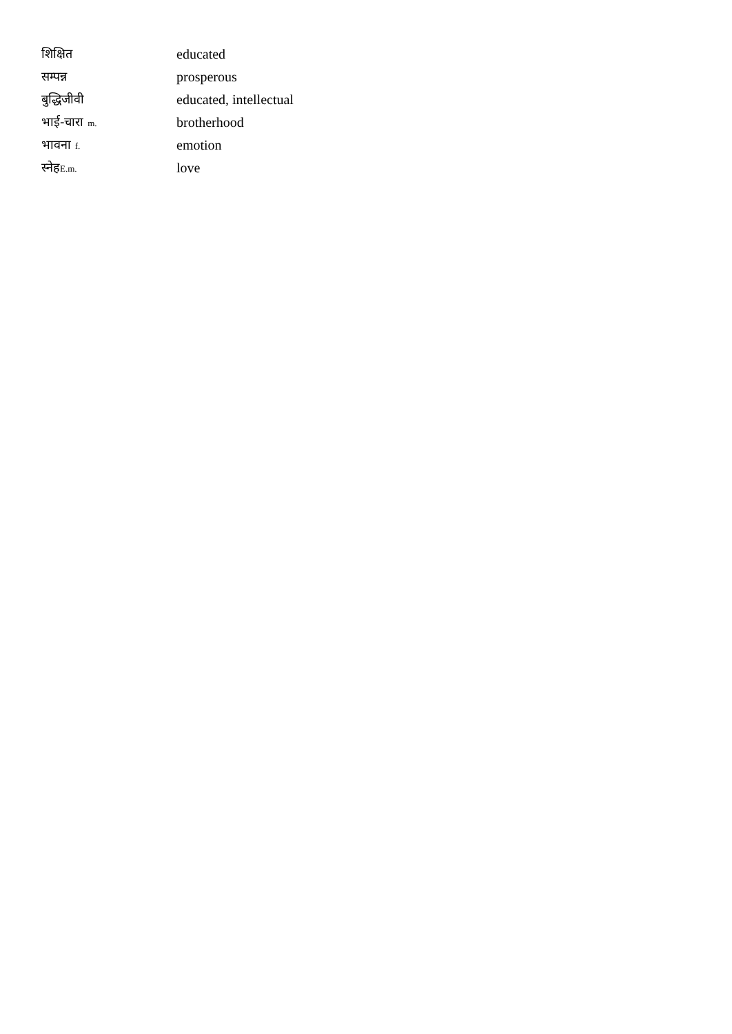| शिक्षित | educated |
| सम्पन्न | prosperous |
| बुद्धिजीवी | educated, intellectual |
| भाई-चारा m. | brotherhood |
| भावना f. | emotion |
| स्नेह E.m. | love |